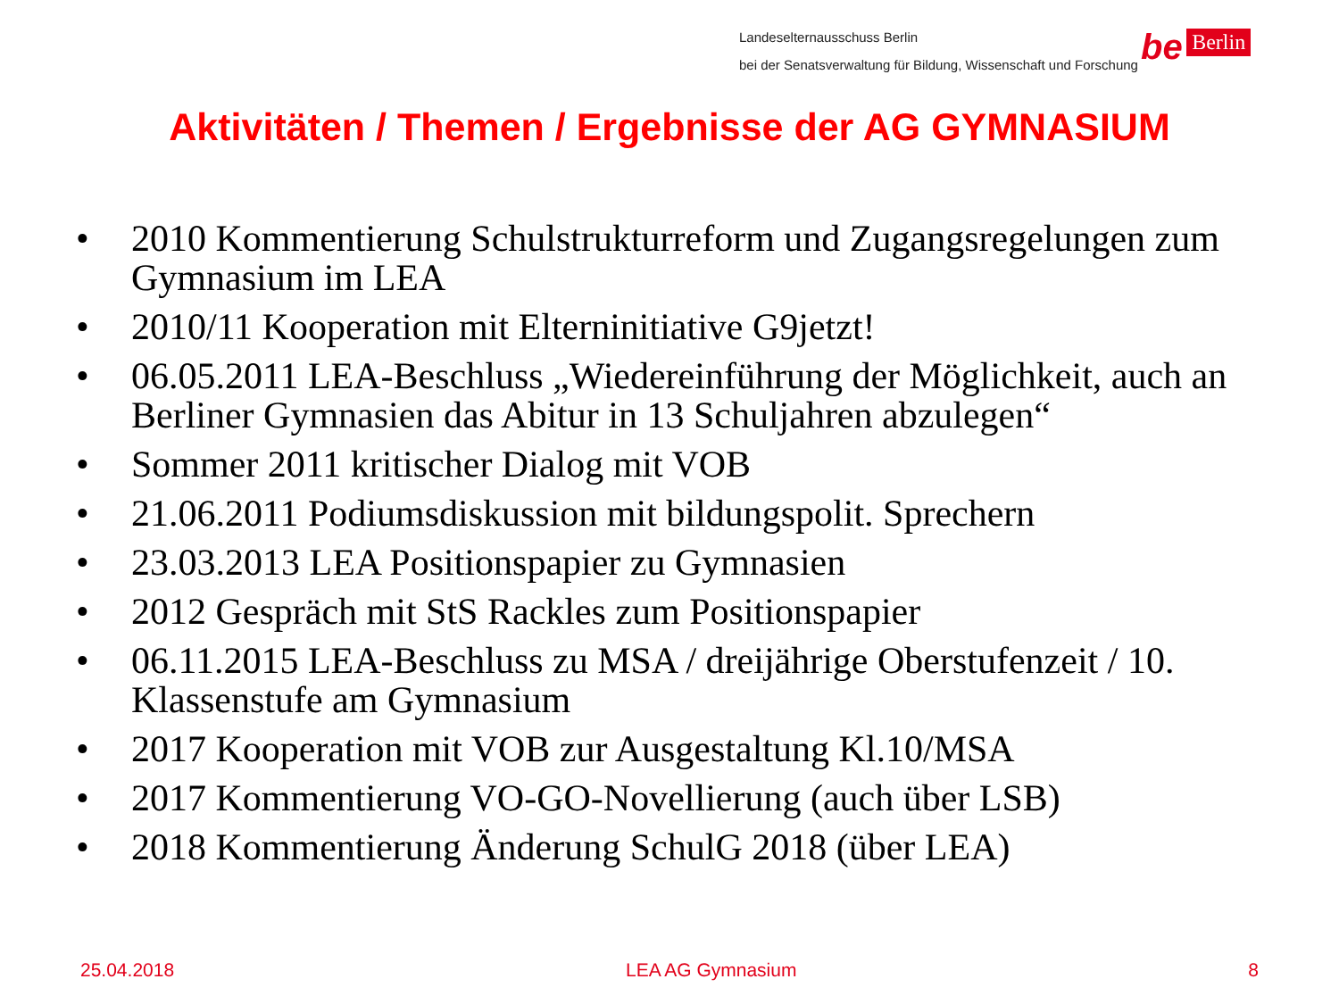Landeselternausschuss Berlin
bei der Senatsverwaltung für Bildung, Wissenschaft und Forschung
be Berlin
Aktivitäten / Themen / Ergebnisse der AG GYMNASIUM
• 2010 Kommentierung Schulstrukturreform und Zugangsregelungen zum Gymnasium im LEA
• 2010/11 Kooperation mit Elterninitiative G9jetzt!
• 06.05.2011 LEA-Beschluss „Wiedereinführung der Möglichkeit, auch an Berliner Gymnasien das Abitur in 13 Schuljahren abzulegen“
• Sommer 2011 kritischer Dialog mit VOB
• 21.06.2011 Podiumsdiskussion mit bildungspolit. Sprechern
• 23.03.2013 LEA Positionspapier zu Gymnasien
• 2012 Gespräch mit StS Rackles zum Positionspapier
• 06.11.2015 LEA-Beschluss zu MSA / dreijährige Oberstufenzeit / 10. Klassenstufe am Gymnasium
• 2017 Kooperation mit VOB zur Ausgestaltung Kl.10/MSA
• 2017 Kommentierung VO-GO-Novellierung (auch über LSB)
• 2018 Kommentierung Änderung SchulG 2018 (über LEA)
25.04.2018 LEA AG Gymnasium 8